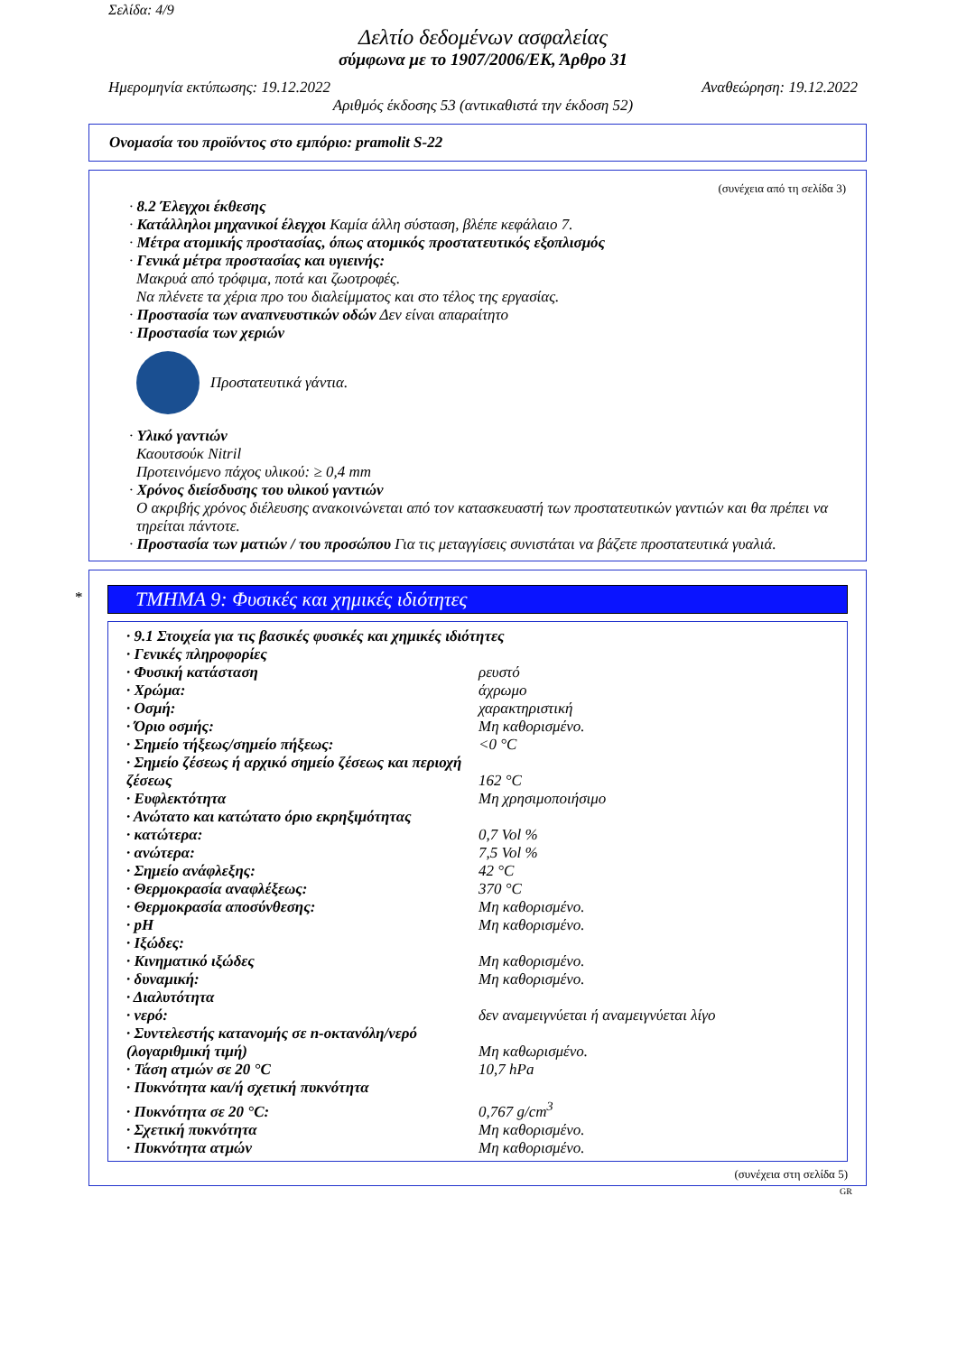Σελίδα: 4/9
Δελτίο δεδομένων ασφαλείας
σύμφωνα με το 1907/2006/ΕΚ, Άρθρο 31
Ημερομηνία εκτύπωσης: 19.12.2022 Αναθεώρηση: 19.12.2022
Αριθμός έκδοσης 53 (αντικαθιστά την έκδοση 52)
Ονομασία του προϊόντος στο εμπόριο: pramolit S-22
(συνέχεια από τη σελίδα 3)
· 8.2 Έλεγχοι έκθεσης
· Κατάλληλοι μηχανικοί έλεγχοι Καμία άλλη σύσταση, βλέπε κεφάλαιο 7.
· Μέτρα ατομικής προστασίας, όπως ατομικός προστατευτικός εξοπλισμός
· Γενικά μέτρα προστασίας και υγιεινής:
Μακρυά από τρόφιμα, ποτά και ζωοτροφές.
Να πλένετε τα χέρια προ του διαλείμματος και στο τέλος της εργασίας.
· Προστασία των αναπνευστικών οδών Δεν είναι απαραίτητο
· Προστασία των χεριών
Προστατευτικά γάντια.
· Υλικό γαντιών
Καουτσούκ Nitril
Προτεινόμενο πάχος υλικού: ≥ 0,4 mm
· Χρόνος διείσδυσης του υλικού γαντιών
Ο ακριβής χρόνος διέλευσης ανακοινώνεται από τον κατασκευαστή των προστατευτικών γαντιών και θα πρέπει να τηρείται πάντοτε.
· Προστασία των ματιών / του προσώπου Για τις μεταγγίσεις συνιστάται να βάζετε προστατευτικά γυαλιά.
*
ΤΜΗΜΑ 9: Φυσικές και χημικές ιδιότητες
| · 9.1 Στοιχεία για τις βασικές φυσικές και χημικές ιδιότητες | |
| · Γενικές πληροφορίες | |
| · Φυσική κατάσταση | ρευστό |
| · Χρώμα: | άχρωμο |
| · Οσμή: | χαρακτηριστική |
| · Όριο οσμής: | Μη καθορισμένο. |
| · Σημείο τήξεως/σημείο πήξεως: | <0 °C |
| · Σημείο ζέσεως ή αρχικό σημείο ζέσεως και περιοχή ζέσεως | 162 °C |
| · Ευφλεκτότητα | Μη χρησιμοποιήσιμο |
| · Ανώτατο και κατώτατο όριο εκρηξιμότητας | |
| · κατώτερα: | 0,7 Vol % |
| · ανώτερα: | 7,5 Vol % |
| · Σημείο ανάφλεξης: | 42 °C |
| · Θερμοκρασία αναφλέξεως: | 370 °C |
| · Θερμοκρασία αποσύνθεσης: | Μη καθορισμένο. |
| · pH | Μη καθορισμένο. |
| · Ιξώδες: | |
| · Κινηματικό ιξώδες | Μη καθορισμένο. |
| · δυναμική: | Μη καθορισμένο. |
| · Διαλυτότητα | |
| · νερό: | δεν αναμειγνύεται ή αναμειγνύεται λίγο |
| · Συντελεστής κατανομής σε n-οκτανόλη/νερό (λογαριθμική τιμή) | Μη καθωρισμένο. |
| · Τάση ατμών σε 20 °C | 10,7 hPa |
| · Πυκνότητα και/ή σχετική πυκνότητα | |
| · Πυκνότητα σε 20 °C: | 0,767 g/cm<sup>3</sup> |
| · Σχετική πυκνότητα | Μη καθορισμένο. |
| · Πυκνότητα ατμών | Μη καθορισμένο. |
(συνέχεια στη σελίδα 5)
GR